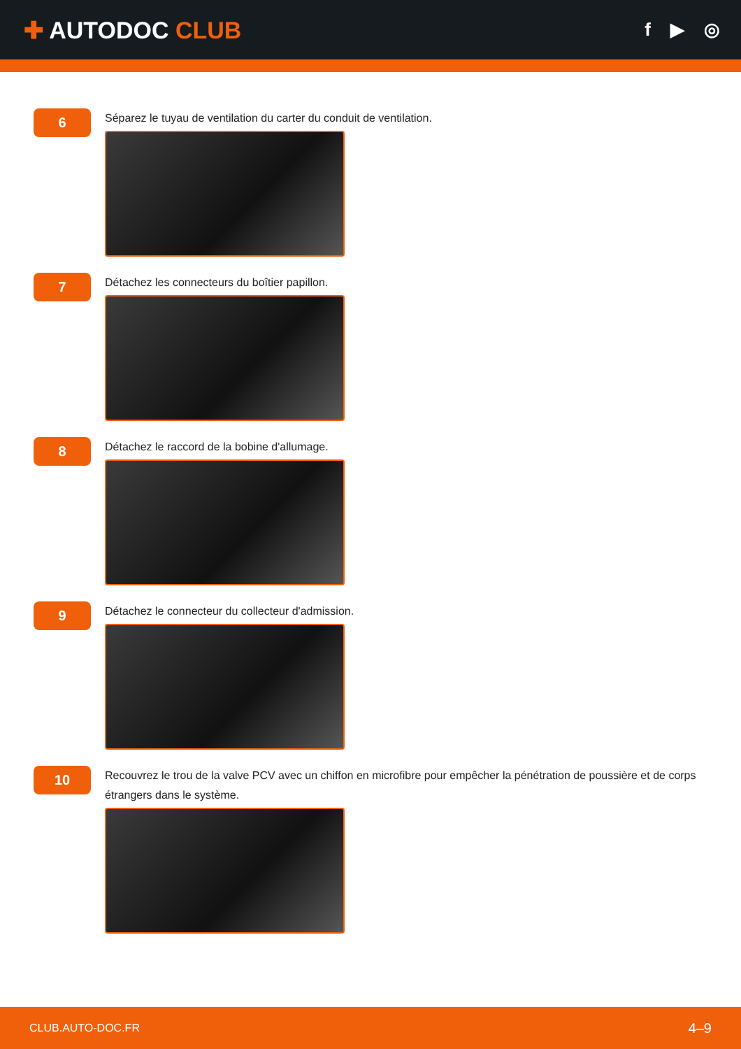✚ AUTODOC CLUB
f ▶ ◎
6
Séparez le tuyau de ventilation du carter du conduit de ventilation.
7
Détachez les connecteurs du boîtier papillon.
8
Détachez le raccord de la bobine d'allumage.
9
Détachez le connecteur du collecteur d'admission.
10
Recouvrez le trou de la valve PCV avec un chiffon en microfibre pour empêcher la pénétration de poussière et de corps étrangers dans le système.
CLUB.AUTO-DOC.FR 4–9